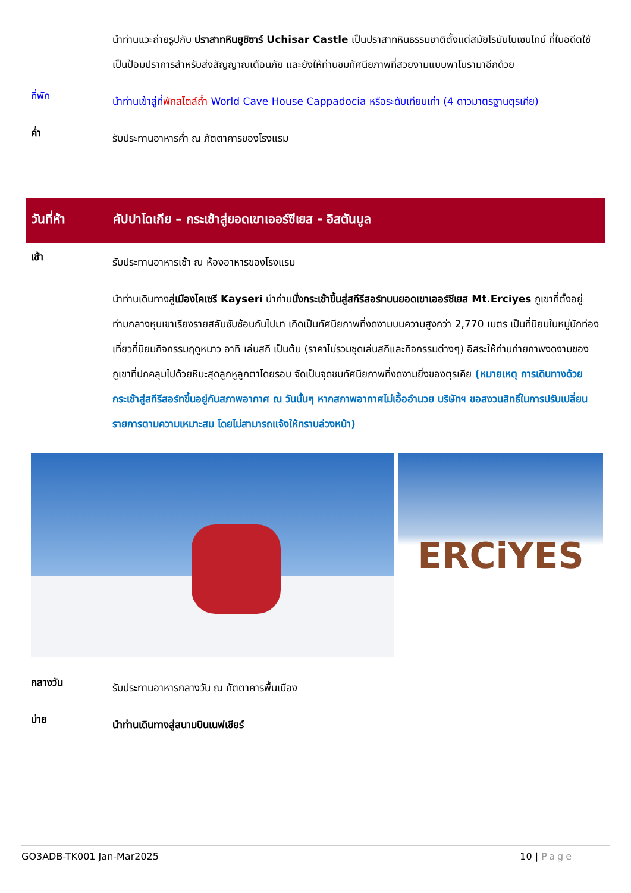นำท่านแวะถ่ายรูปกับ ปราสาทหินยูชิซาร์ Uchisar Castle เป็นปราสาทหินธรรมชาติตั้งแต่สมัยโรมันไบเซนไทน์ ที่ในอดีตใช้เป็นป้อมปราการสำหรับส่งสัญญาณเตือนภัย และยังให้ท่านชมทัศนียภาพที่สวยงามแบบพาโนรามาอีกด้วย
ที่พัก
นำท่านเข้าสู่ที่พักสไตล์ถ้ำ World Cave House Cappadocia หรือระดับเทียบเท่า (4 ดาวมาตรฐานตุรเคีย)
ค่ำ
รับประทานอาหารค่ำ ณ ภัตตาคารของโรงแรม
วันที่ห้า คัปปาโดเกีย – กระเช้าสู่ยอดเขาเออร์ซีเยส - อิสตันบูล
เช้า
รับประทานอาหารเช้า ณ ห้องอาหารของโรงแรม
นำท่านเดินทางสู่เมืองไคเซรี Kayseri นำท่านนั่งกระเช้าขึ้นสู่สกีรีสอร์ทบนยอดเขาเออร์ซีเยส Mt.Erciyes ภูเขาที่ตั้งอยู่ท่ามกลางหุบเขาเรียงรายสลับซับซ้อนกันไปมา เกิดเป็นทัศนียภาพที่งดงามบนความสูงกว่า 2,770 เมตร เป็นที่นิยมในหมู่นักท่องเที่ยวที่นิยมกิจกรรมฤดูหนาว อาทิ เล่นสกี เป็นต้น (ราคาไม่รวมชุดเล่นสกีและกิจกรรมต่างๆ) อิสระให้ท่านถ่ายภาพงดงามของภูเขาที่ปกคลุมไปด้วยหิมะสุดลูกหูลูกตาโดยรอบ จัดเป็นจุดชมทัศนียภาพที่งดงามยิ่งของตุรเคีย (หมายเหตุ การเดินทางด้วยกระเช้าสู่สกีรีสอร์ทขึ้นอยู่กับสภาพอากาศ ณ วันนั้นๆ หากสภาพอากาศไม่เอื้ออำนวย บริษัทฯ ขอสงวนสิทธิ์ในการปรับเปลี่ยนรายการตามความเหมาะสม โดยไม่สามารถแจ้งให้ทราบล่วงหน้า)
ERCiYES
กลางวัน
รับประทานอาหารกลางวัน ณ ภัตตาคารพื้นเมือง
บ่าย
นำท่านเดินทางสู่สนามบินเนฟเชียร์
GO3ADB-TK001 Jan-Mar2025 10 | Page